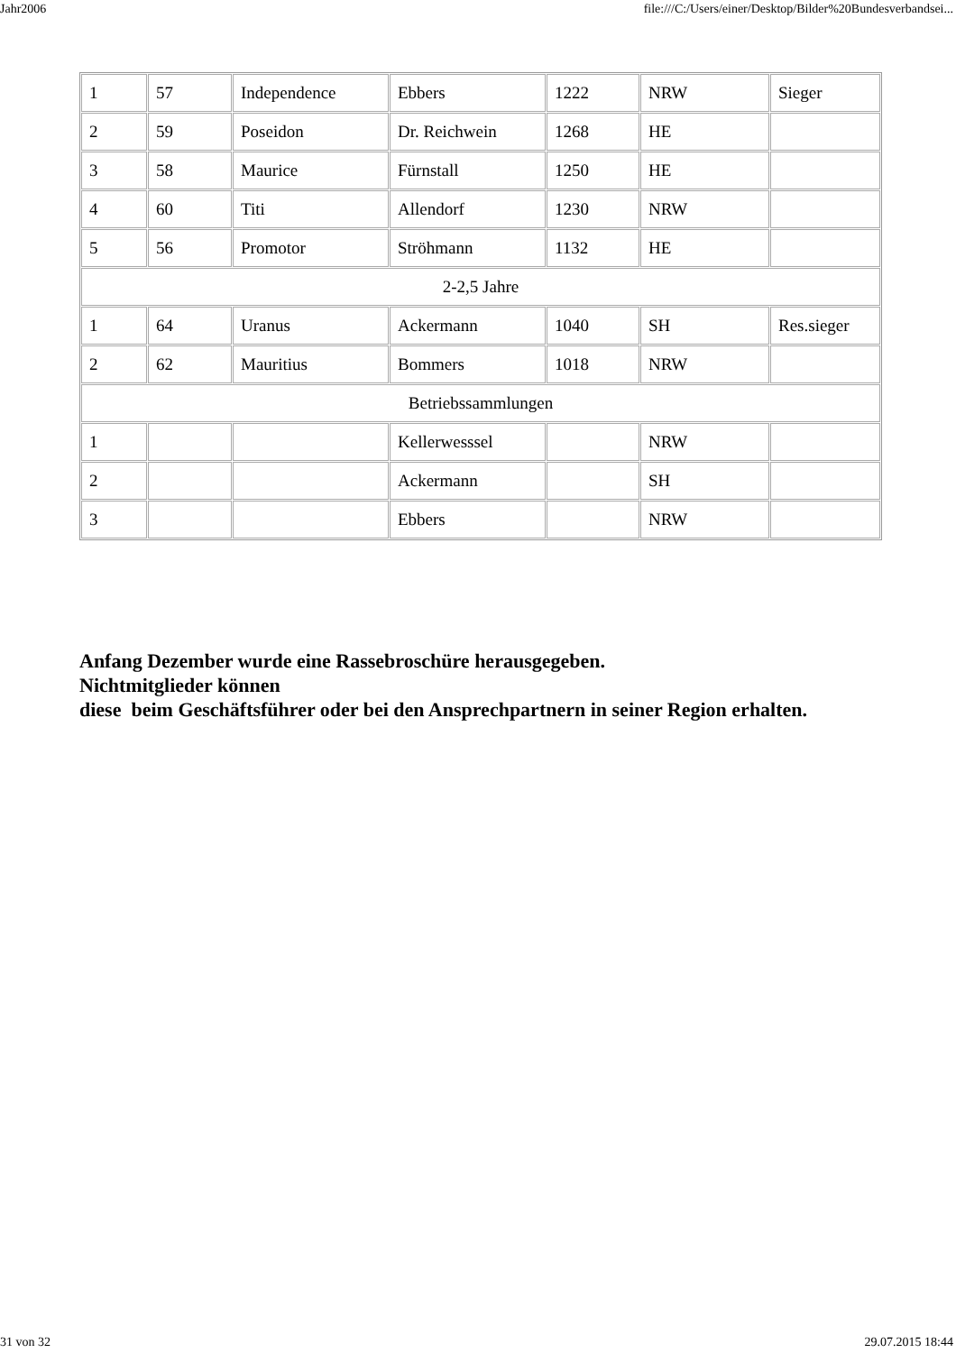Jahr2006 file:///C:/Users/einer/Desktop/Bilder%20Bundesverbandsei...
| 1 | 57 | Independence | Ebbers | 1222 | NRW | Sieger |
| 2 | 59 | Poseidon | Dr. Reichwein | 1268 | HE | |
| 3 | 58 | Maurice | Fürnstall | 1250 | HE | |
| 4 | 60 | Titi | Allendorf | 1230 | NRW | |
| 5 | 56 | Promotor | Ströhmann | 1132 | HE | |
| 2-2,5 Jahre | | | | | | |
| 1 | 64 | Uranus | Ackermann | 1040 | SH | Res.sieger |
| 2 | 62 | Mauritius | Bommers | 1018 | NRW | |
| Betriebssammlungen | | | | | | |
| 1 | | | Kellerwesssel | | NRW | |
| 2 | | | Ackermann | | SH | |
| 3 | | | Ebbers | | NRW | |
Anfang Dezember wurde eine Rassebroschüre herausgegeben.
Nichtmitglieder können
diese beim Geschäftsführer oder bei den Ansprechpartnern in seiner Region erhalten.
31 von 32 29.07.2015 18:44